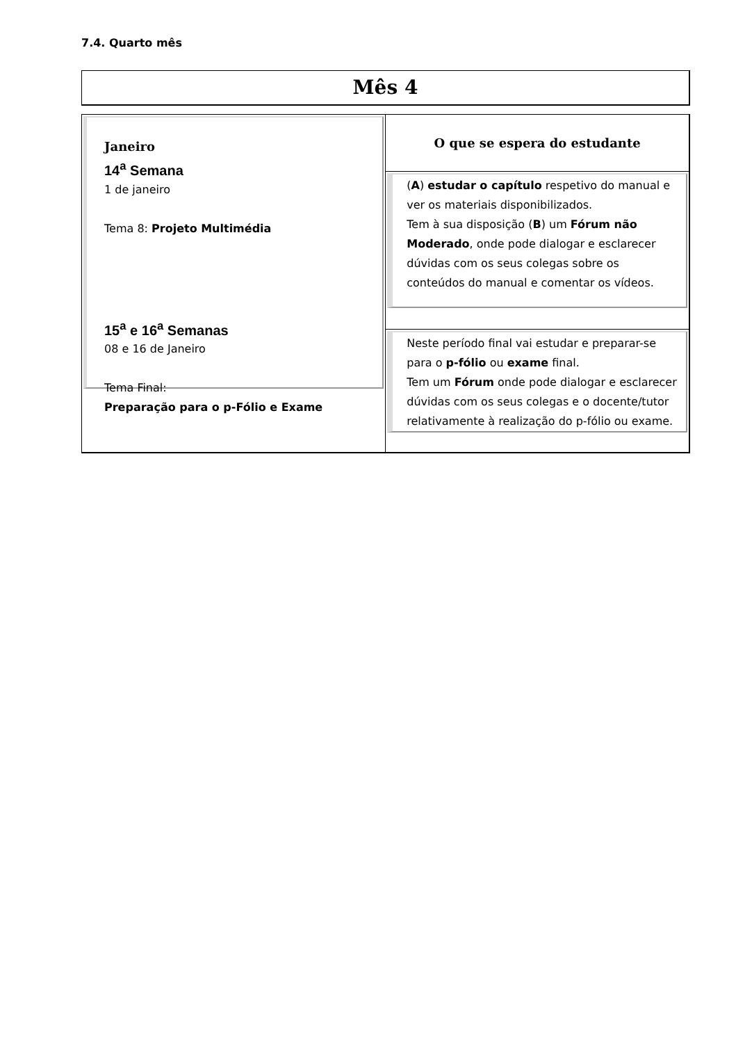7.4. Quarto mês
Mês 4
| Janeiro 14<sup>a</sup> Semana 1 de janeiro Tema 8: Projeto Multimédia 15<sup>a</sup> e 16<sup>a</sup> Semanas 08 e 16 de Janeiro Tema Final: Preparação para o p-Fólio e Exame | O que se espera do estudante ( A ) estudar o capítulo respetivo do manual e ver os materiais disponibilizados. Tem à sua disposição ( B ) um Fórum não Moderado , onde pode dialogar e esclarecer dúvidas com os seus colegas sobre os conteúdos do manual e comentar os vídeos. Neste período final vai estudar e preparar-se para o p-fólio ou exame final. Tem um Fórum onde pode dialogar e esclarecer dúvidas com os seus colegas e o docente/tutor relativamente à realização do p-fólio ou exame. |